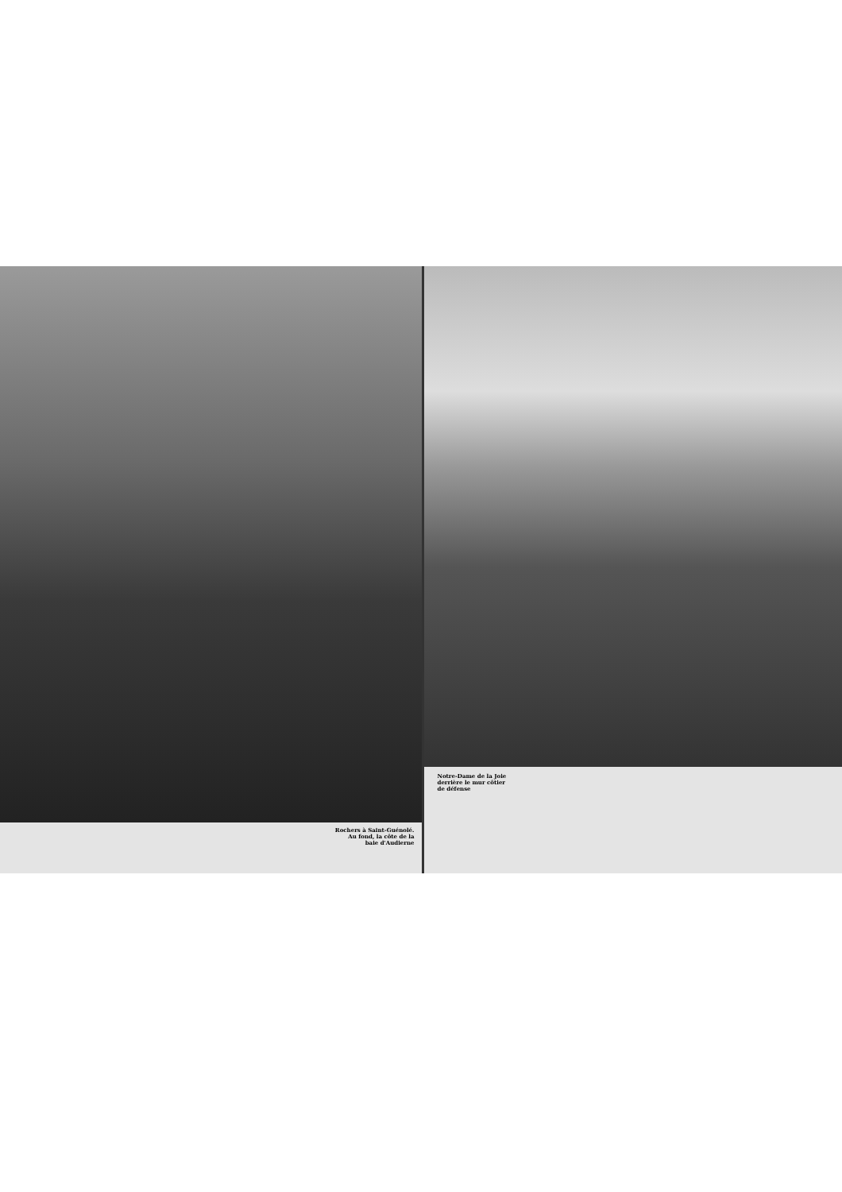Rochers à Saint-Guénolé.
Au fond, la côte de la
baie d'Audierne
Notre-Dame de la Joie
derrière le mur côtier
de défense